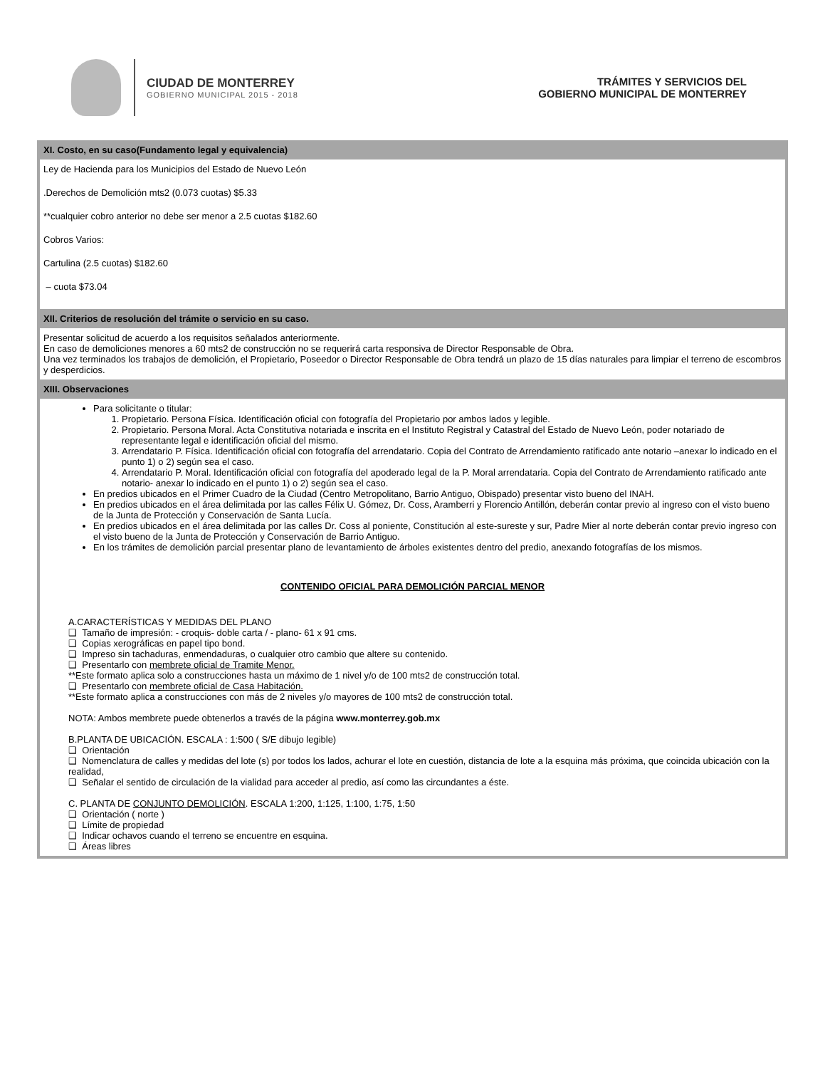CIUDAD DE MONTERREY
GOBIERNO MUNICIPAL 2015 - 2018
TRÁMITES Y SERVICIOS DEL
GOBIERNO MUNICIPAL DE MONTERREY
XI. Costo, en su caso(Fundamento legal y equivalencia)
Ley de Hacienda para los Municipios del Estado de Nuevo León
.Derechos de Demolición mts2 (0.073 cuotas) $5.33
**cualquier cobro anterior no debe ser menor a 2.5 cuotas $182.60
Cobros Varios:
Cartulina (2.5 cuotas) $182.60
– cuota $73.04
XII. Criterios de resolución del trámite o servicio en su caso.
Presentar solicitud de acuerdo a los requisitos señalados anteriormente.
En caso de demoliciones menores a 60 mts2 de construcción no se requerirá carta responsiva de Director Responsable de Obra.
Una vez terminados los trabajos de demolición, el Propietario, Poseedor o Director Responsable de Obra tendrá un plazo de 15 días naturales para limpiar el terreno de escombros y desperdicios.
XIII. Observaciones
Para solicitante o titular:
1. Propietario. Persona Física. Identificación oficial con fotografía del Propietario por ambos lados y legible.
2. Propietario. Persona Moral. Acta Constitutiva notariada e inscrita en el Instituto Registral y Catastral del Estado de Nuevo León, poder notariado de representante legal e identificación oficial del mismo.
3. Arrendatario P. Física. Identificación oficial con fotografía del arrendatario. Copia del Contrato de Arrendamiento ratificado ante notario –anexar lo indicado en el punto 1) o 2) según sea el caso.
4. Arrendatario P. Moral. Identificación oficial con fotografía del apoderado legal de la P. Moral arrendataria. Copia del Contrato de Arrendamiento ratificado ante notario- anexar lo indicado en el punto 1) o 2) según sea el caso.
En predios ubicados en el Primer Cuadro de la Ciudad (Centro Metropolitano, Barrio Antiguo, Obispado) presentar visto bueno del INAH.
En predios ubicados en el área delimitada por las calles Félix U. Gómez, Dr. Coss, Aramberri y Florencio Antillón, deberán contar previo al ingreso con el visto bueno de la Junta de Protección y Conservación de Santa Lucía.
En predios ubicados en el área delimitada por las calles Dr. Coss al poniente, Constitución al este-sureste y sur, Padre Mier al norte deberán contar previo ingreso con el visto bueno de la Junta de Protección y Conservación de Barrio Antiguo.
En los trámites de demolición parcial presentar plano de levantamiento de árboles existentes dentro del predio, anexando fotografías de los mismos.
CONTENIDO OFICIAL PARA DEMOLICIÓN PARCIAL MENOR
A.CARACTERÍSTICAS Y MEDIDAS DEL PLANO
❑ Tamaño de impresión: - croquis- doble carta / - plano- 61 x 91 cms.
❑ Copias xerográficas en papel tipo bond.
❑ Impreso sin tachaduras, enmendaduras, o cualquier otro cambio que altere su contenido.
❑ Presentarlo con membrete oficial de Tramite Menor.
**Este formato aplica solo a construcciones hasta un máximo de 1 nivel y/o de 100 mts2 de construcción total.
❑ Presentarlo con membrete oficial de Casa Habitación.
**Este formato aplica a construcciones con más de 2 niveles y/o mayores de 100 mts2 de construcción total.
NOTA: Ambos membrete puede obtenerlos a través de la página www.monterrey.gob.mx
B.PLANTA DE UBICACIÓN. ESCALA : 1:500 ( S/E dibujo legible)
❑ Orientación
❑ Nomenclatura de calles y medidas del lote (s) por todos los lados, achurar el lote en cuestión, distancia de lote a la esquina más próxima, que coincida ubicación con la realidad,
❑ Señalar el sentido de circulación de la vialidad para acceder al predio, así como las circundantes a éste.
C. PLANTA DE CONJUNTO DEMOLICIÓN. ESCALA 1:200, 1:125, 1:100, 1:75, 1:50
❑ Orientación ( norte )
❑ Límite de propiedad
❑ Indicar ochavos cuando el terreno se encuentre en esquina.
❑ Áreas libres